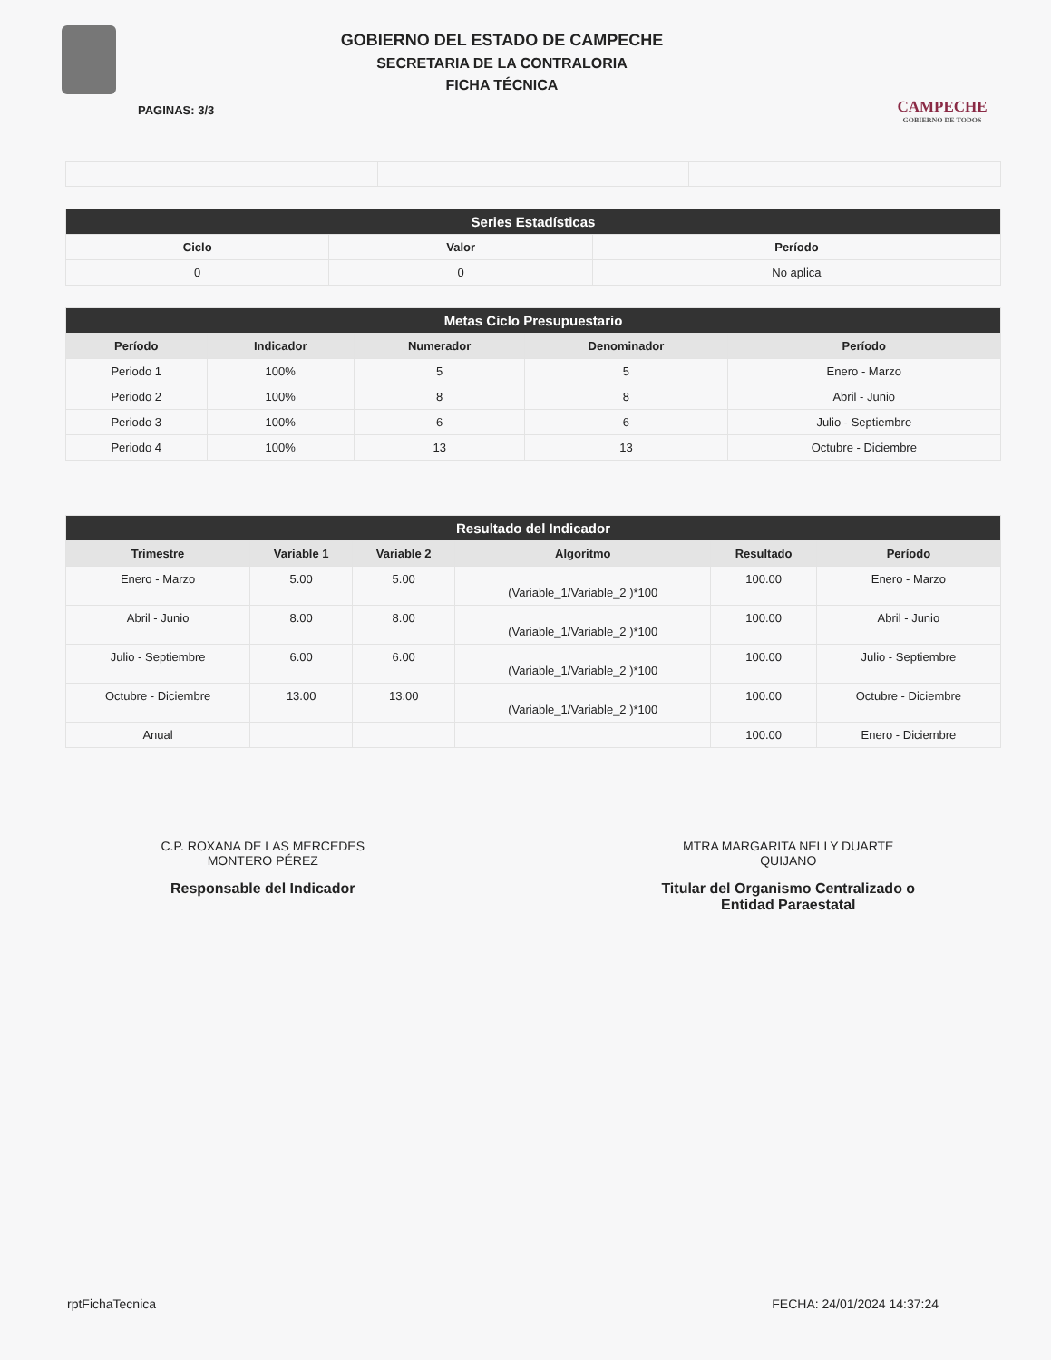GOBIERNO DEL ESTADO DE CAMPECHE
SECRETARIA DE LA CONTRALORIA
FICHA TÉCNICA
CAMPECHE
GOBIERNO DE TODOS
PAGINAS: 3/3
| Series Estadísticas | | |
| --- | --- | --- |
| Ciclo | Valor | Período |
| 0 | 0 | No aplica |
| Metas Ciclo Presupuestario | | | | |
| --- | --- | --- | --- | --- |
| Período | Indicador | Numerador | Denominador | Período |
| Periodo 1 | 100% | 5 | 5 | Enero - Marzo |
| Periodo 2 | 100% | 8 | 8 | Abril - Junio |
| Periodo 3 | 100% | 6 | 6 | Julio - Septiembre |
| Periodo 4 | 100% | 13 | 13 | Octubre - Diciembre |
| Resultado del Indicador | | | | | |
| --- | --- | --- | --- | --- | --- |
| Trimestre | Variable 1 | Variable 2 | Algoritmo | Resultado | Período |
| Enero - Marzo | 5.00 | 5.00 | (Variable_1/Variable_2 )*100 | 100.00 | Enero - Marzo |
| Abril - Junio | 8.00 | 8.00 | (Variable_1/Variable_2 )*100 | 100.00 | Abril - Junio |
| Julio - Septiembre | 6.00 | 6.00 | (Variable_1/Variable_2 )*100 | 100.00 | Julio - Septiembre |
| Octubre - Diciembre | 13.00 | 13.00 | (Variable_1/Variable_2 )*100 | 100.00 | Octubre - Diciembre |
| Anual | | | | 100.00 | Enero - Diciembre |
C.P. ROXANA DE LAS MERCEDES
MONTERO PÉREZ
Responsable del Indicador
MTRA MARGARITA NELLY DUARTE
QUIJANO
Titular del Organismo Centralizado o
Entidad Paraestatal
rptFichaTecnica FECHA: 24/01/2024 14:37:24